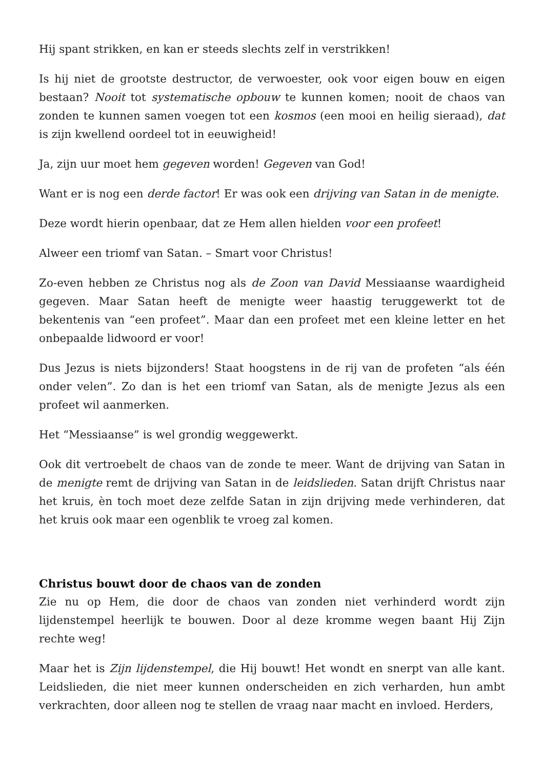Hij spant strikken, en kan er steeds slechts zelf in verstrikken!
Is hij niet de grootste destructor, de verwoester, ook voor eigen bouw en eigen bestaan? Nooit tot systematische opbouw te kunnen komen; nooit de chaos van zonden te kunnen samen voegen tot een kosmos (een mooi en heilig sieraad), dat is zijn kwellend oordeel tot in eeuwigheid!
Ja, zijn uur moet hem gegeven worden! Gegeven van God!
Want er is nog een derde factor! Er was ook een drijving van Satan in de menigte.
Deze wordt hierin openbaar, dat ze Hem allen hielden voor een profeet!
Alweer een triomf van Satan. – Smart voor Christus!
Zo-even hebben ze Christus nog als de Zoon van David Messiaanse waardigheid gegeven. Maar Satan heeft de menigte weer haastig teruggewerkt tot de bekentenis van “een profeet”. Maar dan een profeet met een kleine letter en het onbepaalde lidwoord er voor!
Dus Jezus is niets bijzonders! Staat hoogstens in de rij van de profeten “als één onder velen”. Zo dan is het een triomf van Satan, als de menigte Jezus als een profeet wil aanmerken.
Het “Messiaanse” is wel grondig weggewerkt.
Ook dit vertroebelt de chaos van de zonde te meer. Want de drijving van Satan in de menigte remt de drijving van Satan in de leidslieden. Satan drijft Christus naar het kruis, èn toch moet deze zelfde Satan in zijn drijving mede verhinderen, dat het kruis ook maar een ogenblik te vroeg zal komen.
Christus bouwt door de chaos van de zonden
Zie nu op Hem, die door de chaos van zonden niet verhinderd wordt zijn lijdenstempel heerlijk te bouwen. Door al deze kromme wegen baant Hij Zijn rechte weg!
Maar het is Zijn lijdenstempel, die Hij bouwt! Het wondt en snerpt van alle kant. Leidslieden, die niet meer kunnen onderscheiden en zich verharden, hun ambt verkrachten, door alleen nog te stellen de vraag naar macht en invloed. Herders,